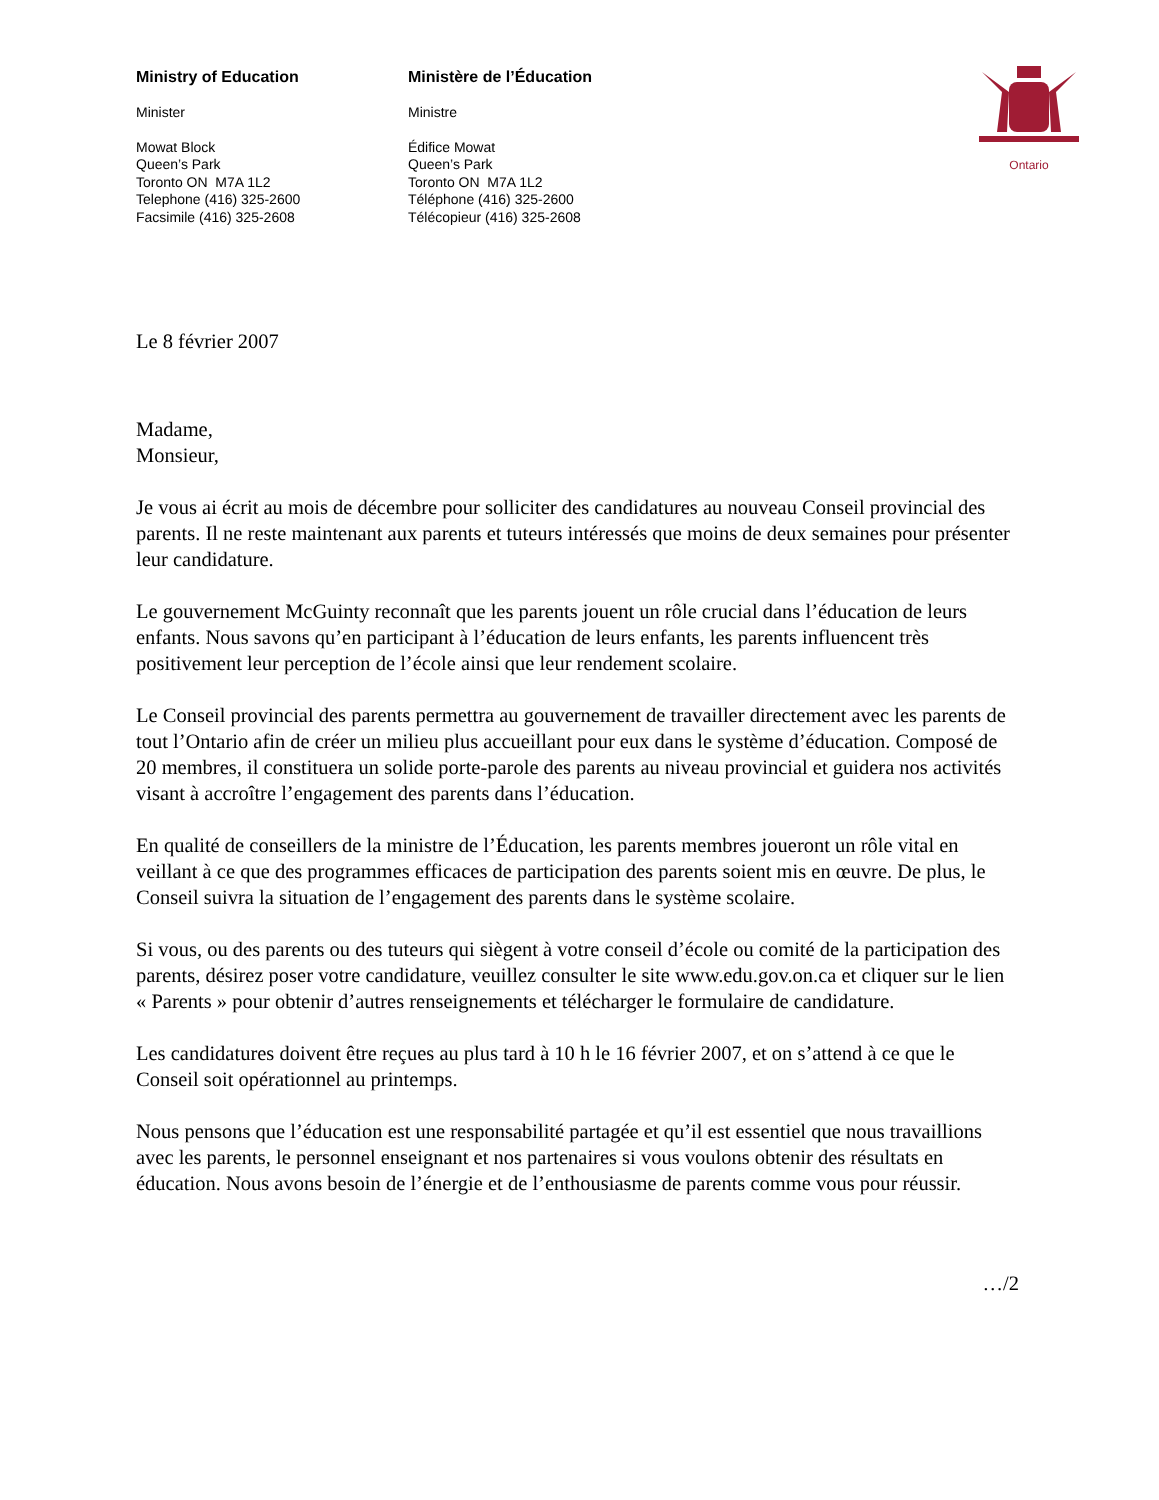Ministry of Education
Minister
Mowat Block
Queen’s Park
Toronto ON M7A 1L2
Telephone (416) 325-2600
Facsimile (416) 325-2608
Ministère de l’Éducation
Ministre
Édifice Mowat
Queen’s Park
Toronto ON M7A 1L2
Téléphone (416) 325-2600
Télécopieur (416) 325-2608
Ontario
Le 8 février 2007
Madame,
Monsieur,
Je vous ai écrit au mois de décembre pour solliciter des candidatures au nouveau Conseil provincial des parents. Il ne reste maintenant aux parents et tuteurs intéressés que moins de deux semaines pour présenter leur candidature.
Le gouvernement McGuinty reconnaît que les parents jouent un rôle crucial dans l’éducation de leurs enfants. Nous savons qu’en participant à l’éducation de leurs enfants, les parents influencent très positivement leur perception de l’école ainsi que leur rendement scolaire.
Le Conseil provincial des parents permettra au gouvernement de travailler directement avec les parents de tout l’Ontario afin de créer un milieu plus accueillant pour eux dans le système d’éducation. Composé de 20 membres, il constituera un solide porte-parole des parents au niveau provincial et guidera nos activités visant à accroître l’engagement des parents dans l’éducation.
En qualité de conseillers de la ministre de l’Éducation, les parents membres joueront un rôle vital en veillant à ce que des programmes efficaces de participation des parents soient mis en œuvre. De plus, le Conseil suivra la situation de l’engagement des parents dans le système scolaire.
Si vous, ou des parents ou des tuteurs qui siègent à votre conseil d’école ou comité de la participation des parents, désirez poser votre candidature, veuillez consulter le site www.edu.gov.on.ca et cliquer sur le lien « Parents » pour obtenir d’autres renseignements et télécharger le formulaire de candidature.
Les candidatures doivent être reçues au plus tard à 10 h le 16 février 2007, et on s’attend à ce que le Conseil soit opérationnel au printemps.
Nous pensons que l’éducation est une responsabilité partagée et qu’il est essentiel que nous travaillions avec les parents, le personnel enseignant et nos partenaires si vous voulons obtenir des résultats en éducation. Nous avons besoin de l’énergie et de l’enthousiasme de parents comme vous pour réussir.
…/2